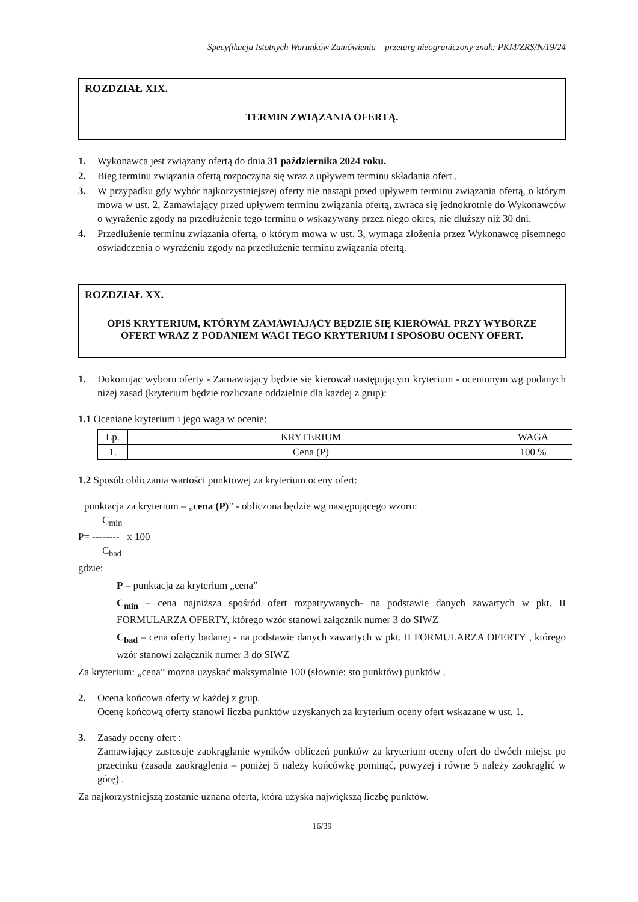Specyfikacja Istotnych Warunków Zamówienia – przetarg nieograniczony-znak: PKM/ZRS/N/19/24
ROZDZIAŁ XIX.
TERMIN ZWIĄZANIA OFERTĄ.
1. Wykonawca jest związany ofertą do dnia 31 października 2024 roku.
2. Bieg terminu związania ofertą rozpoczyna się wraz z upływem terminu składania ofert .
3. W przypadku gdy wybór najkorzystniejszej oferty nie nastąpi przed upływem terminu związania ofertą, o którym mowa w ust. 2, Zamawiający przed upływem terminu związania ofertą, zwraca się jednokrotnie do Wykonawców o wyrażenie zgody na przedłużenie tego terminu o wskazywany przez niego okres, nie dłuższy niż 30 dni.
4. Przedłużenie terminu związania ofertą, o którym mowa w ust. 3, wymaga złożenia przez Wykonawcę pisemnego oświadczenia o wyrażeniu zgody na przedłużenie terminu związania ofertą.
ROZDZIAŁ XX.
OPIS KRYTERIUM, KTÓRYM ZAMAWIAJĄCY BĘDZIE SIĘ KIEROWAŁ PRZY WYBORZE OFERT WRAZ Z PODANIEM WAGI TEGO KRYTERIUM I SPOSOBU OCENY OFERT.
1. Dokonując wyboru oferty - Zamawiający będzie się kierował następującym kryterium - ocenionym wg podanych niżej zasad (kryterium będzie rozliczane oddzielnie dla każdej z grup):
1.1 Oceniane kryterium i jego waga w ocenie:
| Lp. | KRYTERIUM | WAGA |
| --- | --- | --- |
| 1. | Cena (P) | 100 % |
1.2 Sposób obliczania wartości punktowej za kryterium oceny ofert:
punktacja za kryterium – „cena (P)” - obliczona będzie wg następującego wzoru:
C<sub>min</sub>
P= -------- x 100
C<sub>bad</sub>
gdzie:
P – punktacja za kryterium „cena”
C<sub>min</sub> – cena najniższa spośród ofert rozpatrywanych- na podstawie danych zawartych w pkt. II FORMULARZA OFERTY, którego wzór stanowi załącznik numer 3 do SIWZ
C<sub>bad</sub> – cena oferty badanej - na podstawie danych zawartych w pkt. II FORMULARZA OFERTY , którego wzór stanowi załącznik numer 3 do SIWZ
Za kryterium: „cena” można uzyskać maksymalnie 100 (słownie: sto punktów) punktów .
2. Ocena końcowa oferty w każdej z grup.
Ocenę końcową oferty stanowi liczba punktów uzyskanych za kryterium oceny ofert wskazane w ust. 1.
3. Zasady oceny ofert :
Zamawiający zastosuje zaokrąglanie wyników obliczeń punktów za kryterium oceny ofert do dwóch miejsc po przecinku (zasada zaokrąglenia – poniżej 5 należy końcówkę pominąć, powyżej i równe 5 należy zaokrąglić w górę) .
Za najkorzystniejszą zostanie uznana oferta, która uzyska największą liczbę punktów.
16/39